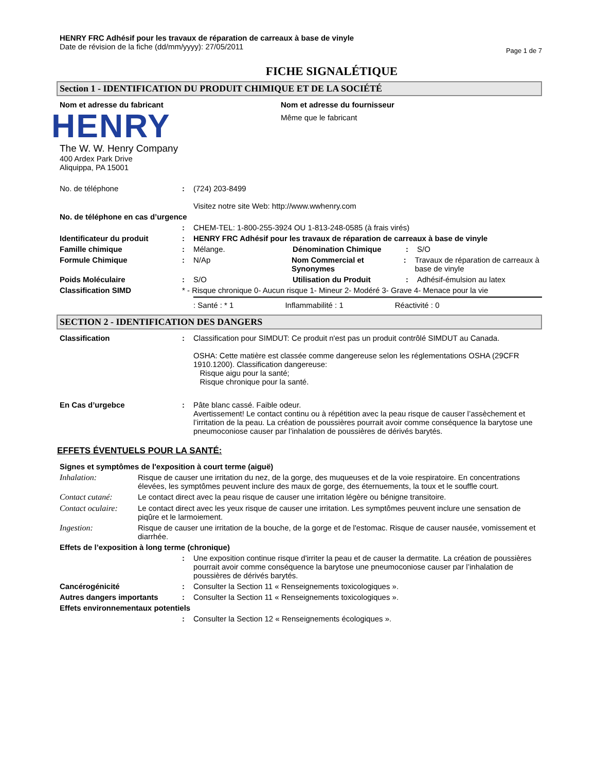HENRY FRC Adhésif pour les travaux de réparation de carreaux à base de vinyle
Date de révision de la fiche (dd/mm/yyyy): 27/05/2011
Page 1 de 7
FICHE SIGNALÉTIQUE
Section 1 - IDENTIFICATION DU PRODUIT CHIMIQUE ET DE LA SOCIÉTÉ
Nom et adresse du fabricant
HENRY
The W. W. Henry Company
400 Ardex Park Drive
Aliquippa, PA 15001
Nom et adresse du fournisseur
Même que le fabricant
No. de téléphone : (724) 203-8499
Visitez notre site Web: http://www.wwhenry.com
No. de téléphone en cas d’urgence
: CHEM-TEL: 1-800-255-3924 OU 1-813-248-0585 (à frais virés)
Identificateur du produit : HENRY FRC Adhésif pour les travaux de réparation de carreaux à base de vinyle
Famille chimique : Mélange. Dénomination Chimique : S/O
Formule Chimique : N/Ap Nom Commercial et Synonymes
: Travaux de réparation de carreaux à base de vinyle
Poids Moléculaire : S/O Utilisation du Produit : Adhésif-émulsion au latex
Classification SIMD * - Risque chronique 0- Aucun risque 1- Mineur 2- Modéré 3- Grave 4- Menace pour la vie
: Santé : * 1 Inflammabilité : 1 Réactivité : 0
SECTION 2 - IDENTIFICATION DES DANGERS
Classification : Classification pour SIMDUT: Ce produit n'est pas un produit contrôlé SIMDUT au Canada.
OSHA: Cette matière est classée comme dangereuse selon les réglementations OSHA (29CFR 1910.1200). Classification dangereuse:
Risque aigu pour la santé;
Risque chronique pour la santé.
En Cas d’urgebce : Pâte blanc cassé. Faible odeur.
Avertissement! Le contact continu ou à répétition avec la peau risque de causer l’assèchement et l’irritation de la peau. La création de poussières pourrait avoir comme conséquence la barytose une pneumoconiose causer par l’inhalation de poussières de dérivés barytés.
EFFETS ÉVENTUELS POUR LA SANTÉ:
Signes et symptômes de l'exposition à court terme (aiguë)
Inhalation: Risque de causer une irritation du nez, de la gorge, des muqueuses et de la voie respiratoire. En concentrations élevées, les symptômes peuvent inclure des maux de gorge, des éternuements, la toux et le souffle court.
Contact cutané: Le contact direct avec la peau risque de causer une irritation légère ou bénigne transitoire.
Contact oculaire:
Le contact direct avec les yeux risque de causer une irritation. Les symptômes peuvent inclure une sensation de piqûre et le larmoiement.
Ingestion: Risque de causer une irritation de la bouche, de la gorge et de l'estomac. Risque de causer nausée, vomissement et diarrhée.
Effets de l’exposition à long terme (chronique)
: Une exposition continue risque d'irriter la peau et de causer la dermatite. La création de poussières pourrait avoir comme conséquence la barytose une pneumoconiose causer par l’inhalation de poussières de dérivés barytés.
Cancérogénicité : Consulter la Section 11 « Renseignements toxicologiques ».
Autres dangers importants : Consulter la Section 11 « Renseignements toxicologiques ».
Effets environnementaux potentiels
: Consulter la Section 12 « Renseignements écologiques ».